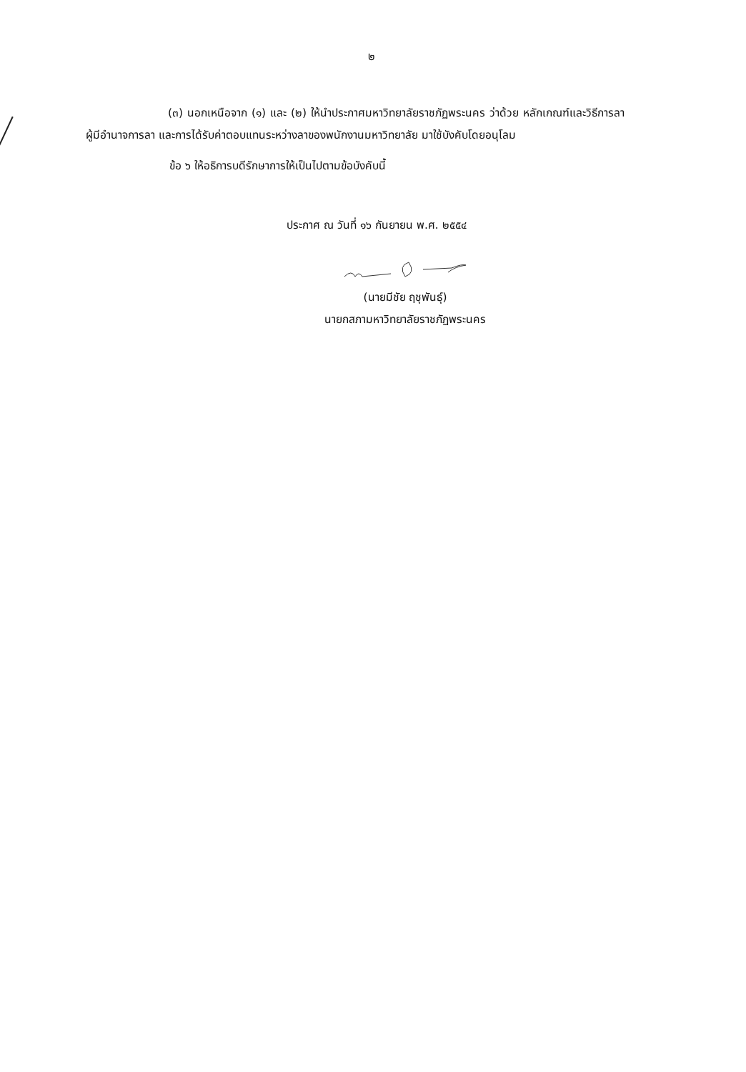๒
(๓) นอกเหนือจาก (๑) และ (๒) ให้นำประกาศมหาวิทยาลัยราชภัฏพระนคร ว่าด้วย หลักเกณฑ์และวิธีการลา ผู้มีอำนาจการลา และการได้รับค่าตอบแทนระหว่างลาของพนักงานมหาวิทยาลัย มาใช้บังคับโดยอนุโลม
ข้อ ๖ ให้อธิการบดีรักษาการให้เป็นไปตามข้อบังคับนี้
ประกาศ ณ วันที่ ๑๖ กันยายน พ.ศ. ๒๕๕๔
(นายมีชัย ฤชุพันธุ์)
นายกสภามหาวิทยาลัยราชภัฏพระนคร